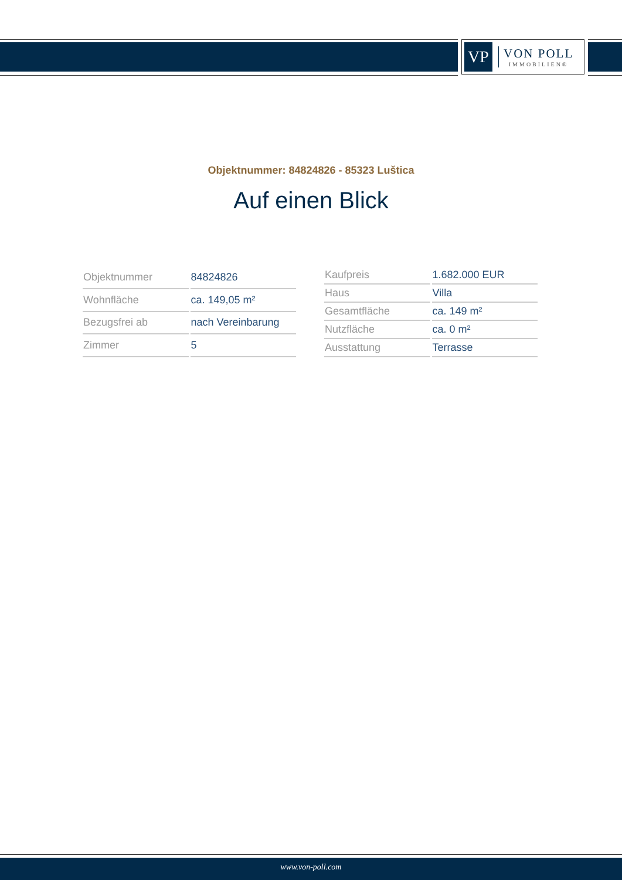VP
VON POLL
IMMOBILIEN®
Objektnummer: 84824826 - 85323 Luštica
Auf einen Blick
| Objektnummer | 84824826 |
| Wohnfläche | ca. 149,05 m² |
| Bezugsfrei ab | nach Vereinbarung |
| Zimmer | 5 |
| Kaufpreis | 1.682.000 EUR |
| Haus | Villa |
| Gesamtfläche | ca. 149 m² |
| Nutzfläche | ca. 0 m² |
| Ausstattung | Terrasse |
www.von-poll.com